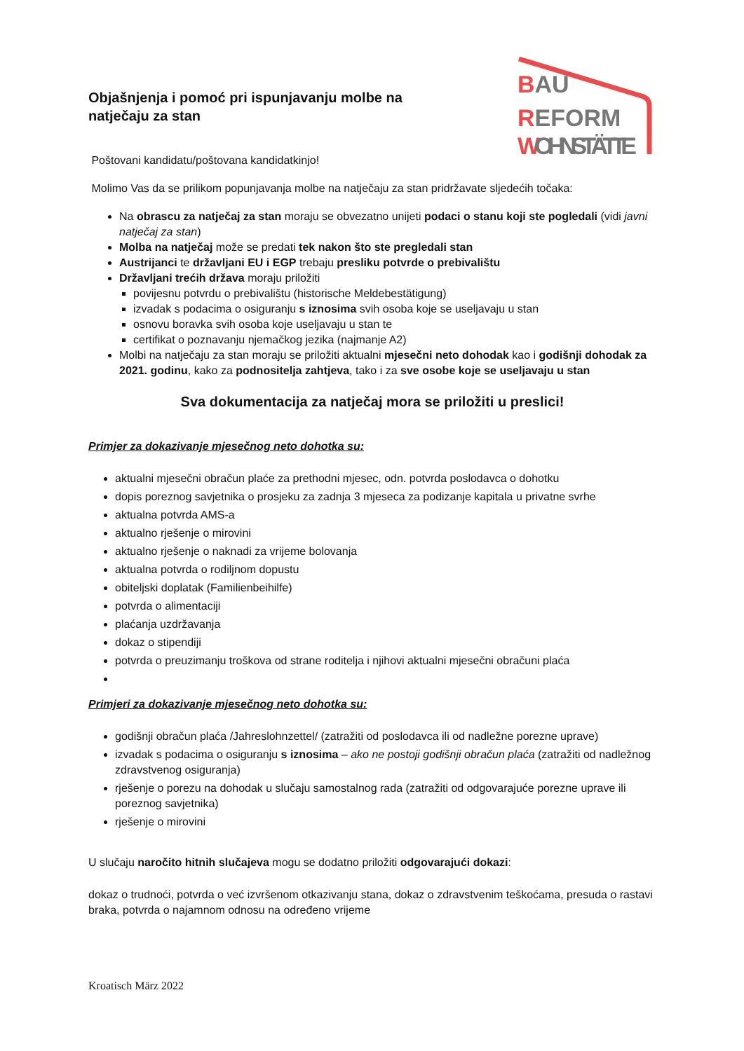Objašnjenja i pomoć pri ispunjavanju molbe na natječaju za stan
BAU
REFORM
WOHNSTÄTTE
Poštovani kandidatu/poštovana kandidatkinjo!
Molimo Vas da se prilikom popunjavanja molbe na natječaju za stan pridržavate sljedećih točaka:
Na obrascu za natječaj za stan moraju se obvezatno unijeti podaci o stanu koji ste pogledali (vidi javni natječaj za stan)
Molba na natječaj može se predati tek nakon što ste pregledali stan
Austrijanci te državljani EU i EGP trebaju presliku potvrde o prebivalištu
Državljani trećih država moraju priložiti
povijesnu potvrdu o prebivalištu (historische Meldebestätigung)
izvadak s podacima o osiguranju s iznosima svih osoba koje se useljavaju u stan
osnovu boravka svih osoba koje useljavaju u stan te
certifikat o poznavanju njemačkog jezika (najmanje A2)
Molbi na natječaju za stan moraju se priložiti aktualni mjesečni neto dohodak kao i godišnji dohodak za 2021. godinu, kako za podnositelja zahtjeva, tako i za sve osobe koje se useljavaju u stan
Sva dokumentacija za natječaj mora se priložiti u preslici!
Primjer za dokazivanje mjesečnog neto dohotka su:
aktualni mjesečni obračun plaće za prethodni mjesec, odn. potvrda poslodavca o dohotku
dopis poreznog savjetnika o prosjeku za zadnja 3 mjeseca za podizanje kapitala u privatne svrhe
aktualna potvrda AMS-a
aktualno rješenje o mirovini
aktualno rješenje o naknadi za vrijeme bolovanja
aktualna potvrda o rodiljnom dopustu
obiteljski doplatak (Familienbeihilfe)
potvrda o alimentaciji
plaćanja uzdržavanja
dokaz o stipendiji
potvrda o preuzimanju troškova od strane roditelja i njihovi aktualni mjesečni obračuni plaća
Primjeri za dokazivanje mjesečnog neto dohotka su:
godišnji obračun plaća /Jahreslohnzettel/ (zatražiti od poslodavca ili od nadležne porezne uprave)
izvadak s podacima o osiguranju s iznosima – ako ne postoji godišnji obračun plaća (zatražiti od nadležnog zdravstvenog osiguranja)
rješenje o porezu na dohodak u slučaju samostalnog rada (zatražiti od odgovarajuće porezne uprave ili poreznog savjetnika)
rješenje o mirovini
U slučaju naročito hitnih slučajeva mogu se dodatno priložiti odgovarajući dokazi:
dokaz o trudnoći, potvrda o već izvršenom otkazivanju stana, dokaz o zdravstvenim teškoćama, presuda o rastavi braka, potvrda o najamnom odnosu na određeno vrijeme
Kroatisch März 2022